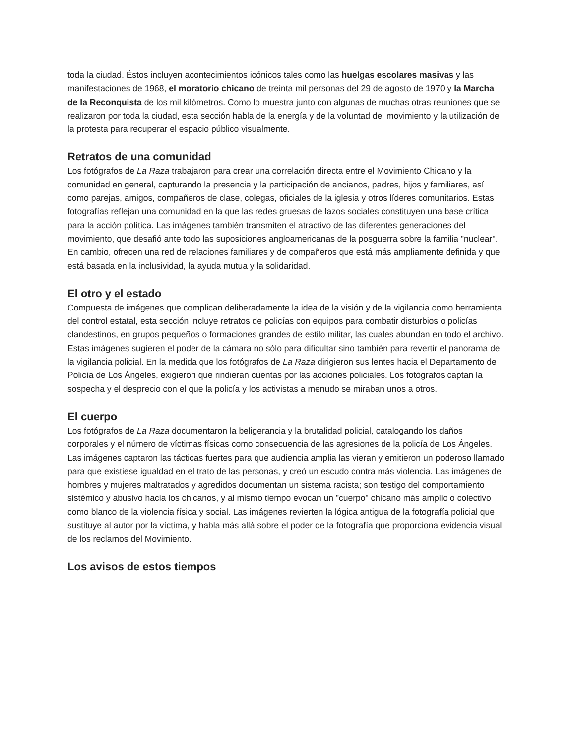toda la ciudad. Éstos incluyen acontecimientos icónicos tales como las huelgas escolares masivas y las manifestaciones de 1968, el moratorio chicano de treinta mil personas del 29 de agosto de 1970 y la Marcha de la Reconquista de los mil kilómetros. Como lo muestra junto con algunas de muchas otras reuniones que se realizaron por toda la ciudad, esta sección habla de la energía y de la voluntad del movimiento y la utilización de la protesta para recuperar el espacio público visualmente.
Retratos de una comunidad
Los fotógrafos de La Raza trabajaron para crear una correlación directa entre el Movimiento Chicano y la comunidad en general, capturando la presencia y la participación de ancianos, padres, hijos y familiares, así como parejas, amigos, compañeros de clase, colegas, oficiales de la iglesia y otros líderes comunitarios. Estas fotografías reflejan una comunidad en la que las redes gruesas de lazos sociales constituyen una base crítica para la acción política. Las imágenes también transmiten el atractivo de las diferentes generaciones del movimiento, que desafió ante todo las suposiciones angloamericanas de la posguerra sobre la familia "nuclear". En cambio, ofrecen una red de relaciones familiares y de compañeros que está más ampliamente definida y que está basada en la inclusividad, la ayuda mutua y la solidaridad.
El otro y el estado
Compuesta de imágenes que complican deliberadamente la idea de la visión y de la vigilancia como herramienta del control estatal, esta sección incluye retratos de policías con equipos para combatir disturbios o policías clandestinos, en grupos pequeños o formaciones grandes de estilo militar, las cuales abundan en todo el archivo. Estas imágenes sugieren el poder de la cámara no sólo para dificultar sino también para revertir el panorama de la vigilancia policial. En la medida que los fotógrafos de La Raza dirigieron sus lentes hacia el Departamento de Policía de Los Ángeles, exigieron que rindieran cuentas por las acciones policiales. Los fotógrafos captan la sospecha y el desprecio con el que la policía y los activistas a menudo se miraban unos a otros.
El cuerpo
Los fotógrafos de La Raza documentaron la beligerancia y la brutalidad policial, catalogando los daños corporales y el número de víctimas físicas como consecuencia de las agresiones de la policía de Los Ángeles. Las imágenes captaron las tácticas fuertes para que audiencia amplia las vieran y emitieron un poderoso llamado para que existiese igualdad en el trato de las personas, y creó un escudo contra más violencia. Las imágenes de hombres y mujeres maltratados y agredidos documentan un sistema racista; son testigo del comportamiento sistémico y abusivo hacia los chicanos, y al mismo tiempo evocan un "cuerpo" chicano más amplio o colectivo como blanco de la violencia física y social. Las imágenes revierten la lógica antigua de la fotografía policial que sustituye al autor por la víctima, y habla más allá sobre el poder de la fotografía que proporciona evidencia visual de los reclamos del Movimiento.
Los avisos de estos tiempos